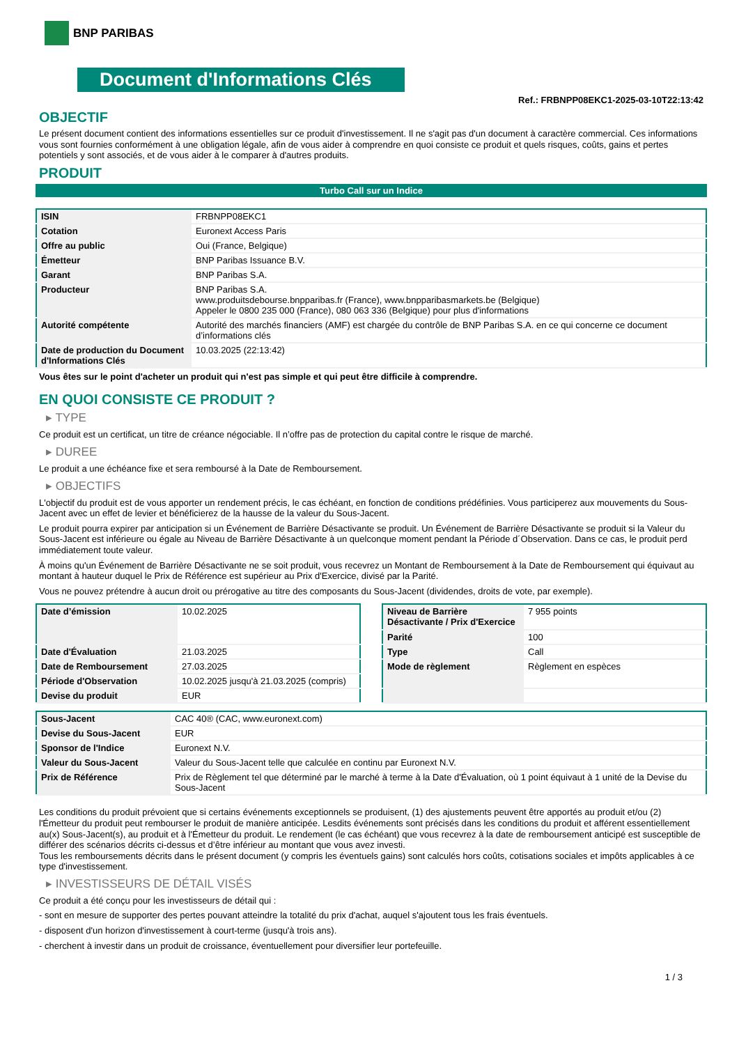BNP PARIBAS
Document d'Informations Clés
Ref.: FRBNPP08EKC1-2025-03-10T22:13:42
OBJECTIF
Le présent document contient des informations essentielles sur ce produit d'investissement. Il ne s'agit pas d'un document à caractère commercial. Ces informations vous sont fournies conformément à une obligation légale, afin de vous aider à comprendre en quoi consiste ce produit et quels risques, coûts, gains et pertes potentiels y sont associés, et de vous aider à le comparer à d'autres produits.
PRODUIT
Turbo Call sur un Indice
| ISIN | FRBNPP08EKC1 |
| Cotation | Euronext Access Paris |
| Offre au public | Oui (France, Belgique) |
| Émetteur | BNP Paribas Issuance B.V. |
| Garant | BNP Paribas S.A. |
| Producteur | BNP Paribas S.A. www.produitsdebourse.bnpparibas.fr (France), www.bnpparibasmarkets.be (Belgique) Appeler le 0800 235 000 (France), 080 063 336 (Belgique) pour plus d'informations |
| Autorité compétente | Autorité des marchés financiers (AMF) est chargée du contrôle de BNP Paribas S.A. en ce qui concerne ce document d’informations clés |
| Date de production du Document d'Informations Clés | 10.03.2025 (22:13:42) |
Vous êtes sur le point d'acheter un produit qui n'est pas simple et qui peut être difficile à comprendre.
EN QUOI CONSISTE CE PRODUIT ?
▸ TYPE
Ce produit est un certificat, un titre de créance négociable. Il n’offre pas de protection du capital contre le risque de marché.
▸ DUREE
Le produit a une échéance fixe et sera remboursé à la Date de Remboursement.
▸ OBJECTIFS
L'objectif du produit est de vous apporter un rendement précis, le cas échéant, en fonction de conditions prédéfinies. Vous participerez aux mouvements du Sous-Jacent avec un effet de levier et bénéficierez de la hausse de la valeur du Sous-Jacent.
Le produit pourra expirer par anticipation si un Événement de Barrière Désactivante se produit. Un Événement de Barrière Désactivante se produit si la Valeur du Sous-Jacent est inférieure ou égale au Niveau de Barrière Désactivante à un quelconque moment pendant la Période d´Observation. Dans ce cas, le produit perd immédiatement toute valeur.
À moins qu'un Événement de Barrière Désactivante ne se soit produit, vous recevrez un Montant de Remboursement à la Date de Remboursement qui équivaut au montant à hauteur duquel le Prix de Référence est supérieur au Prix d'Exercice, divisé par la Parité.
Vous ne pouvez prétendre à aucun droit ou prérogative au titre des composants du Sous-Jacent (dividendes, droits de vote, par exemple).
| Date d’émission | 10.02.2025 |
| Date d'Évaluation | 21.03.2025 |
| Date de Remboursement | 27.03.2025 |
| Période d'Observation | 10.02.2025 jusqu'à 21.03.2025 (compris) |
| Devise du produit | EUR |
| Niveau de Barrière Désactivante / Prix d'Exercice | 7 955 points |
| Parité | 100 |
| Type | Call |
| Mode de règlement | Règlement en espèces |
| Sous-Jacent | CAC 40® (CAC, www.euronext.com) |
| Devise du Sous-Jacent | EUR |
| Sponsor de l'Indice | Euronext N.V. |
| Valeur du Sous-Jacent | Valeur du Sous-Jacent telle que calculée en continu par Euronext N.V. |
| Prix de Référence | Prix de Règlement tel que déterminé par le marché à terme à la Date d'Évaluation, où 1 point équivaut à 1 unité de la Devise du Sous-Jacent |
Les conditions du produit prévoient que si certains événements exceptionnels se produisent, (1) des ajustements peuvent être apportés au produit et/ou (2) l'Émetteur du produit peut rembourser le produit de manière anticipée. Lesdits événements sont précisés dans les conditions du produit et afférent essentiellement au(x) Sous-Jacent(s), au produit et à l'Émetteur du produit. Le rendement (le cas échéant) que vous recevrez à la date de remboursement anticipé est susceptible de différer des scénarios décrits ci-dessus et d’être inférieur au montant que vous avez investi.
Tous les remboursements décrits dans le présent document (y compris les éventuels gains) sont calculés hors coûts, cotisations sociales et impôts applicables à ce type d'investissement.
▸ INVESTISSEURS DE DÉTAIL VISÉS
Ce produit a été conçu pour les investisseurs de détail qui :
- sont en mesure de supporter des pertes pouvant atteindre la totalité du prix d'achat, auquel s'ajoutent tous les frais éventuels.
- disposent d'un horizon d'investissement à court-terme (jusqu'à trois ans).
- cherchent à investir dans un produit de croissance, éventuellement pour diversifier leur portefeuille.
1 / 3